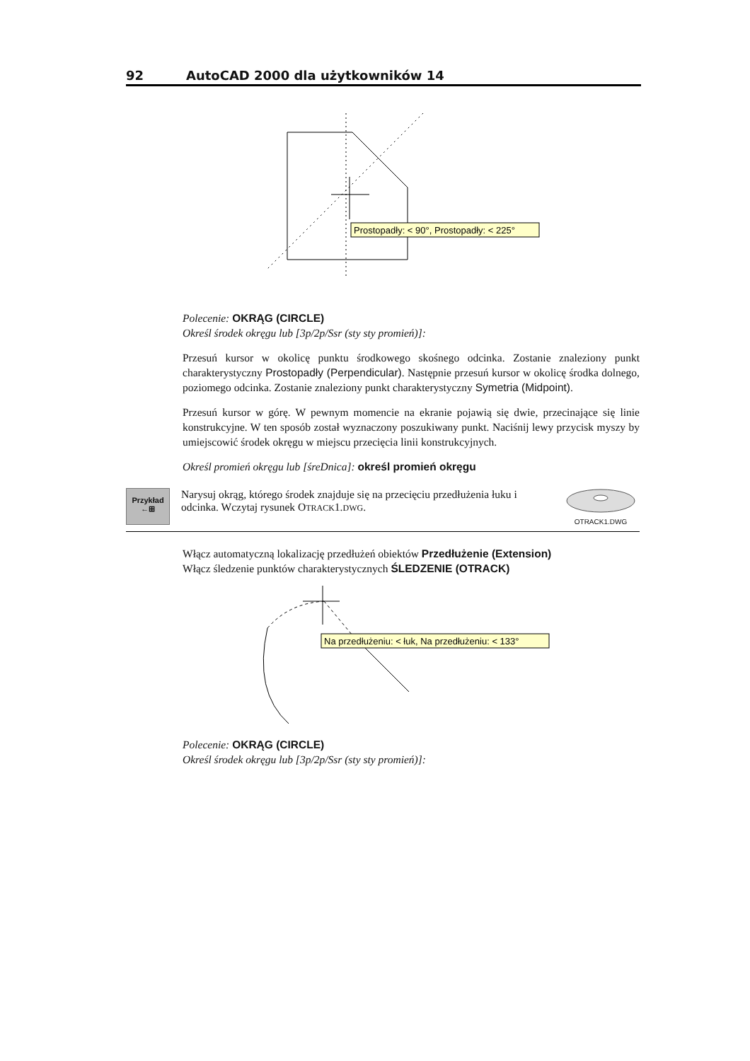92 AutoCAD 2000 dla użytkowników 14
Prostopadły: < 90°, Prostopadły: < 225°
Polecenie: OKRĄG (CIRCLE)
Określ środek okręgu lub [3p/2p/Ssr (sty sty promień)]:
Przesuń kursor w okolicę punktu środkowego skośnego odcinka. Zostanie znaleziony punkt charakterystyczny Prostopadły (Perpendicular). Następnie przesuń kursor w okolicę środka dolnego, poziomego odcinka. Zostanie znaleziony punkt charakterystyczny Symetria (Midpoint).
Przesuń kursor w górę. W pewnym momencie na ekranie pojawią się dwie, przecinające się linie konstrukcyjne. W ten sposób został wyznaczony poszukiwany punkt. Naciśnij lewy przycisk myszy by umiejscowić środek okręgu w miejscu przecięcia linii konstrukcyjnych.
Określ promień okręgu lub [śreDnica]: określ promień okręgu
Przykład
←⊞
Narysuj okrąg, którego środek znajduje się na przecięciu przedłużenia łuku i odcinka. Wczytaj rysunek OTRACK1.DWG.
OTRACK1.DWG
Włącz automatyczną lokalizację przedłużeń obiektów Przedłużenie (Extension)
Włącz śledzenie punktów charakterystycznych ŚLEDZENIE (OTRACK)
Na przedłużeniu: < łuk, Na przedłużeniu: < 133°
Polecenie: OKRĄG (CIRCLE)
Określ środek okręgu lub [3p/2p/Ssr (sty sty promień)]: